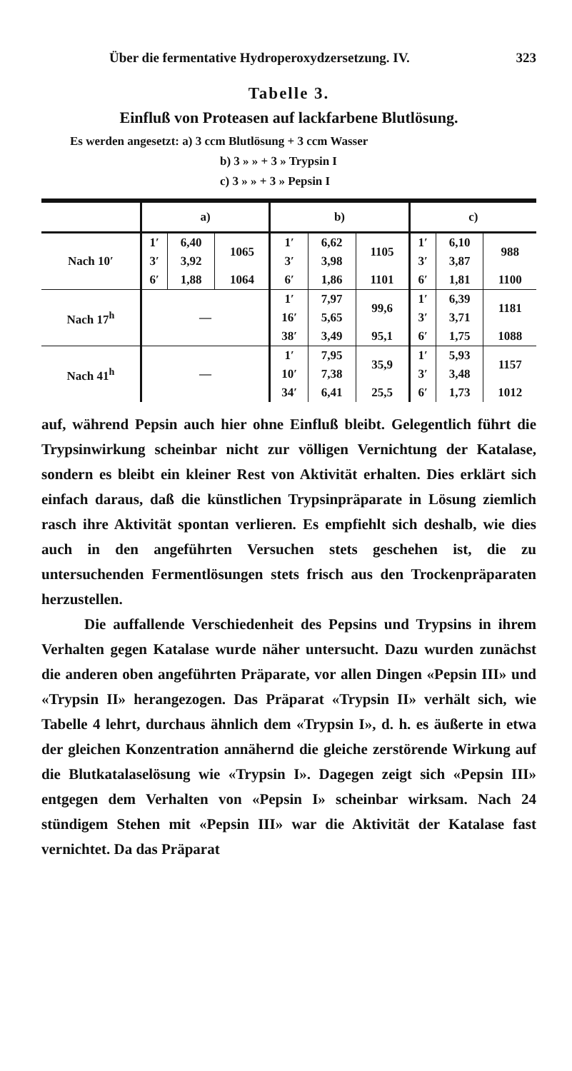Über die fermentative Hydroperoxydzersetzung. IV. 323
Tabelle 3.
Einfluß von Proteasen auf lackfarbene Blutlösung.
Es werden angesetzt: a) 3 ccm Blutlösung + 3 ccm Wasser
b) 3 » » + 3 » Trypsin I
c) 3 » » + 3 » Pepsin I
| | a) | | | b) | | | c) | | |
| --- | --- | --- | --- | --- | --- | --- | --- | --- | --- |
| Nach 10′ | 1′ | 6,40 | 1065 | 1′ | 6,62 | 1105 | 1′ | 6,10 | 988 |
| | 3′ | 3,92 | | 3′ | 3,98 | | 3′ | 3,87 | |
| | 6′ | 1,88 | 1064 | 6′ | 1,86 | 1101 | 6′ | 1,81 | 1100 |
| Nach 17<sup>h</sup> | — | | | 1′ | 7,97 | 99,6 | 1′ | 6,39 | 1181 |
| | | | | 16′ | 5,65 | | 3′ | 3,71 | |
| | | | | 38′ | 3,49 | 95,1 | 6′ | 1,75 | 1088 |
| Nach 41<sup>h</sup> | — | | | 1′ | 7,95 | 35,9 | 1′ | 5,93 | 1157 |
| | | | | 10′ | 7,38 | | 3′ | 3,48 | |
| | | | | 34′ | 6,41 | 25,5 | 6′ | 1,73 | 1012 |
auf, während Pepsin auch hier ohne Einfluß bleibt. Gelegentlich führt die Trypsinwirkung scheinbar nicht zur völligen Vernichtung der Katalase, sondern es bleibt ein kleiner Rest von Aktivität erhalten. Dies erklärt sich einfach daraus, daß die künstlichen Trypsinpräparate in Lösung ziemlich rasch ihre Aktivität spontan verlieren. Es empfiehlt sich deshalb, wie dies auch in den angeführten Versuchen stets geschehen ist, die zu untersuchenden Fermentlösungen stets frisch aus den Trockenpräparaten herzustellen.
Die auffallende Verschiedenheit des Pepsins und Trypsins in ihrem Verhalten gegen Katalase wurde näher untersucht. Dazu wurden zunächst die anderen oben angeführten Präparate, vor allen Dingen «Pepsin III» und «Trypsin II» herangezogen. Das Präparat «Trypsin II» verhält sich, wie Tabelle 4 lehrt, durchaus ähnlich dem «Trypsin I», d. h. es äußerte in etwa der gleichen Konzentration annähernd die gleiche zerstörende Wirkung auf die Blutkatalaselösung wie «Trypsin I». Dagegen zeigt sich «Pepsin III» entgegen dem Verhalten von «Pepsin I» scheinbar wirksam. Nach 24 stündigem Stehen mit «Pepsin III» war die Aktivität der Katalase fast vernichtet. Da das Präparat